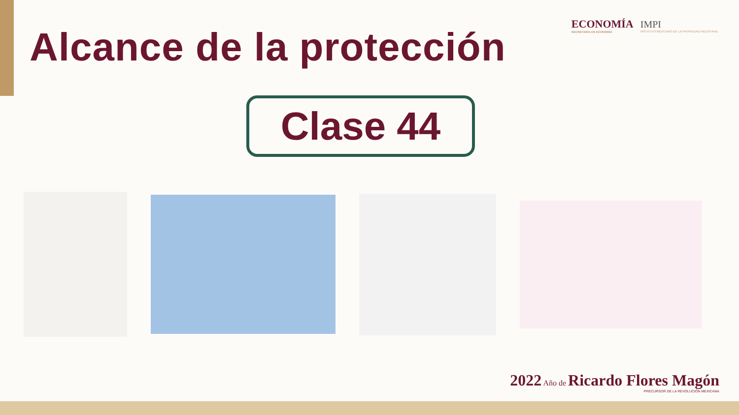ECONOMÍA
SECRETARÍA DE ECONOMÍA
IMPI
INSTITUTO MEXICANO DE LA PROPIEDAD INDUSTRIAL
Alcance de la protección
Clase 44
2022 Año de Ricardo Flores Magón
PRECURSOR DE LA REVOLUCIÓN MEXICANA